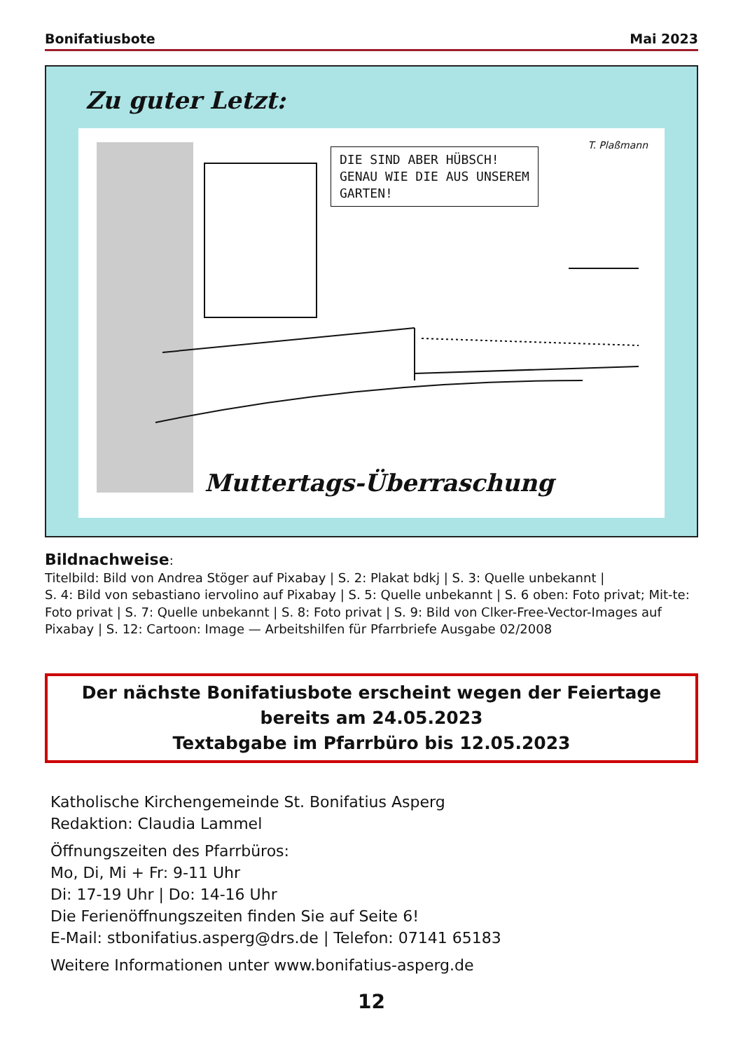Bonifatiusbote Mai 2023
Zu guter Letzt:
DIE SIND ABER HÜBSCH!
GENAU WIE DIE AUS UNSEREM
GARTEN!
T. Plaßmann
Muttertags-Überraschung
Bildnachweise:
Titelbild: Bild von Andrea Stöger auf Pixabay | S. 2: Plakat bdkj | S. 3: Quelle unbekannt |
S. 4: Bild von sebastiano iervolino auf Pixabay | S. 5: Quelle unbekannt | S. 6 oben: Foto privat; Mit-te: Foto privat | S. 7: Quelle unbekannt | S. 8: Foto privat | S. 9: Bild von Clker-Free-Vector-Images auf Pixabay | S. 12: Cartoon: Image — Arbeitshilfen für Pfarrbriefe Ausgabe 02/2008
Der nächste Bonifatiusbote erscheint wegen der Feiertage
bereits am 24.05.2023
Textabgabe im Pfarrbüro bis 12.05.2023
Katholische Kirchengemeinde St. Bonifatius Asperg
Redaktion: Claudia Lammel
Öffnungszeiten des Pfarrbüros:
Mo, Di, Mi + Fr: 9-11 Uhr
Di: 17-19 Uhr | Do: 14-16 Uhr
Die Ferienöffnungszeiten finden Sie auf Seite 6!
E-Mail: stbonifatius.asperg@drs.de | Telefon: 07141 65183
Weitere Informationen unter www.bonifatius-asperg.de
12